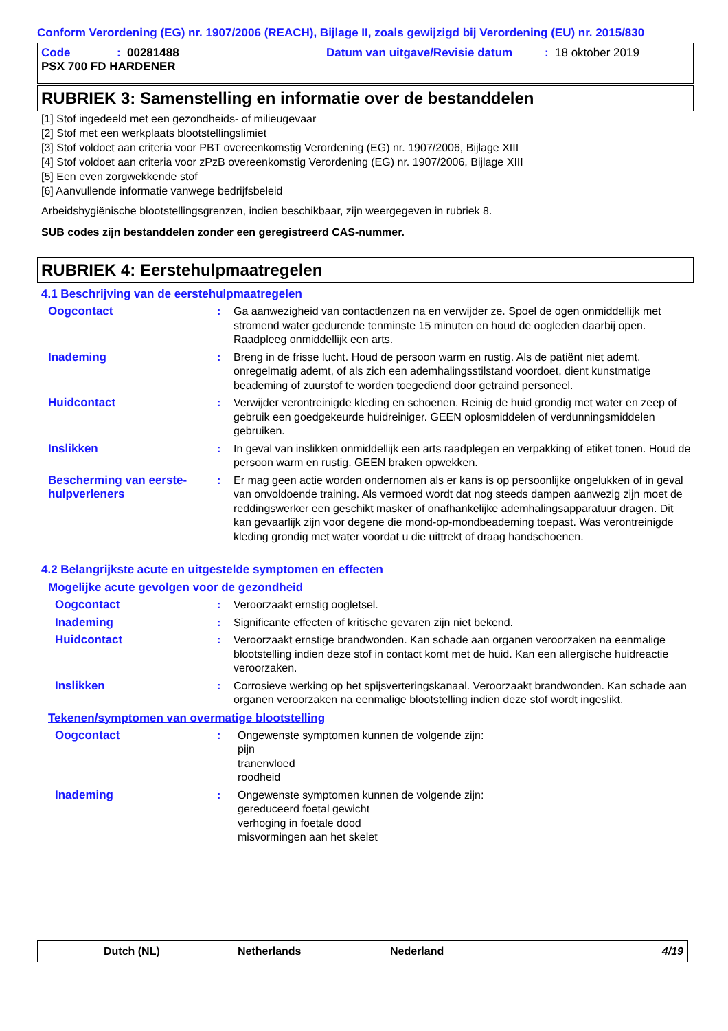Conform Verordening (EG) nr. 1907/2006 (REACH), Bijlage II, zoals gewijzigd bij Verordening (EU) nr. 2015/830
Code: 00281488 Datum van uitgave/Revisie datum: 18 oktober 2019
PSX 700 FD HARDENER
RUBRIEK 3: Samenstelling en informatie over de bestanddelen
[1] Stof ingedeeld met een gezondheids- of milieugevaar
[2] Stof met een werkplaats blootstellingslimiet
[3] Stof voldoet aan criteria voor PBT overeenkomstig Verordening (EG) nr. 1907/2006, Bijlage XIII
[4] Stof voldoet aan criteria voor zPzB overeenkomstig Verordening (EG) nr. 1907/2006, Bijlage XIII
[5] Een even zorgwekkende stof
[6] Aanvullende informatie vanwege bedrijfsbeleid
Arbeidshygiënische blootstellingsgrenzen, indien beschikbaar, zijn weergegeven in rubriek 8.
SUB codes zijn bestanddelen zonder een geregistreerd CAS-nummer.
RUBRIEK 4: Eerstehulpmaatregelen
4.1 Beschrijving van de eerstehulpmaatregelen
Oogcontact : Ga aanwezigheid van contactlenzen na en verwijder ze. Spoel de ogen onmiddellijk met stromend water gedurende tenminste 15 minuten en houd de oogleden daarbij open. Raadpleeg onmiddellijk een arts.
Inademing : Breng in de frisse lucht. Houd de persoon warm en rustig. Als de patiënt niet ademt, onregelmatig ademt, of als zich een ademhalingsstilstand voordoet, dient kunstmatige beademing of zuurstof te worden toegediend door getraind personeel.
Huidcontact : Verwijder verontreinigde kleding en schoenen. Reinig de huid grondig met water en zeep of gebruik een goedgekeurde huidreiniger. GEEN oplosmiddelen of verdunningsmiddelen gebruiken.
Inslikken : In geval van inslikken onmiddellijk een arts raadplegen en verpakking of etiket tonen. Houd de persoon warm en rustig. GEEN braken opwekken.
Bescherming van eerste-hulpverleners
: Er mag geen actie worden ondernomen als er kans is op persoonlijke ongelukken of in geval van onvoldoende training. Als vermoed wordt dat nog steeds dampen aanwezig zijn moet de reddingswerker een geschikt masker of onafhankelijke ademhalingsapparatuur dragen. Dit kan gevaarlijk zijn voor degene die mond-op-mondbeademing toepast. Was verontreinigde kleding grondig met water voordat u die uittrekt of draag handschoenen.
4.2 Belangrijkste acute en uitgestelde symptomen en effecten
Mogelijke acute gevolgen voor de gezondheid
Oogcontact : Veroorzaakt ernstig oogletsel.
Inademing : Significante effecten of kritische gevaren zijn niet bekend.
Huidcontact : Veroorzaakt ernstige brandwonden. Kan schade aan organen veroorzaken na eenmalige blootstelling indien deze stof in contact komt met de huid. Kan een allergische huidreactie veroorzaken.
Inslikken : Corrosieve werking op het spijsverteringskanaal. Veroorzaakt brandwonden. Kan schade aan organen veroorzaken na eenmalige blootstelling indien deze stof wordt ingeslikt.
Tekenen/symptomen van overmatige blootstelling
Oogcontact : Ongewenste symptomen kunnen de volgende zijn:
pijn
tranenvloed
roodheid
Inademing : Ongewenste symptomen kunnen de volgende zijn:
gereduceerd foetal gewicht
verhoging in foetale dood
misvormingen aan het skelet
Dutch (NL) Netherlands Nederland 4/19